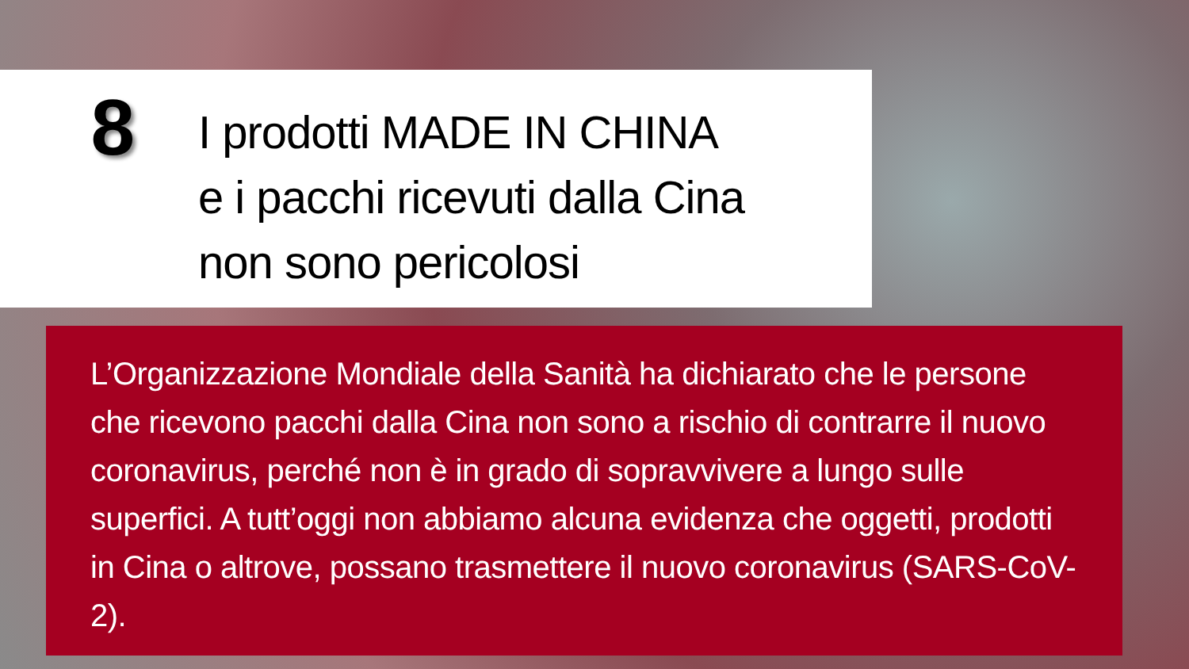8
I prodotti MADE IN CHINA
e i pacchi ricevuti dalla Cina
non sono pericolosi
L’Organizzazione Mondiale della Sanità ha dichiarato che le persone che ricevono pacchi dalla Cina non sono a rischio di contrarre il nuovo coronavirus, perché non è in grado di sopravvivere a lungo sulle superfici. A tutt’oggi non abbiamo alcuna evidenza che oggetti, prodotti in Cina o altrove, possano trasmettere il nuovo coronavirus (SARS-CoV-2).